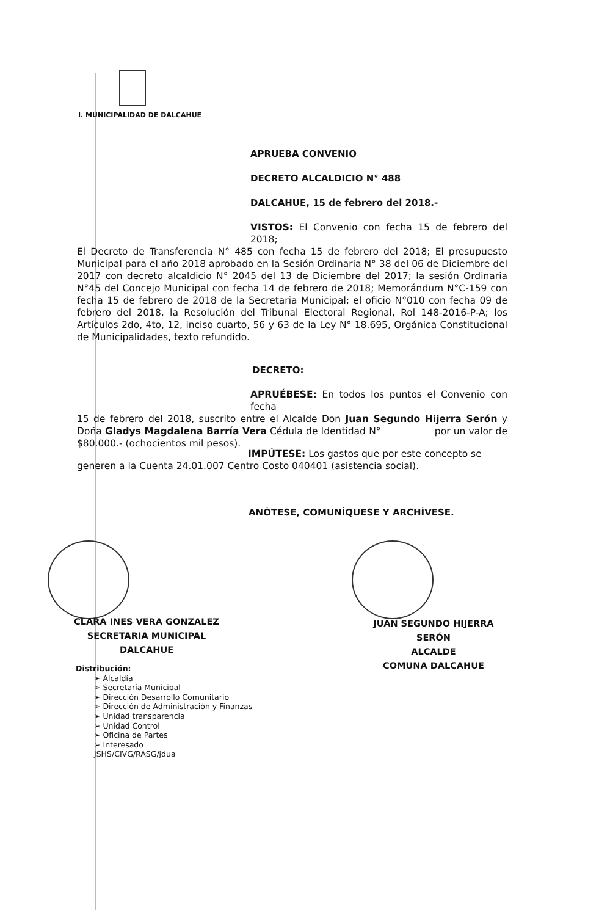I. MUNICIPALIDAD DE DALCAHUE
APRUEBA CONVENIO
DECRETO ALCALDICIO N° 488
DALCAHUE, 15 de febrero del 2018.-
VISTOS: El Convenio con fecha 15 de febrero del 2018;
El Decreto de Transferencia N° 485 con fecha 15 de febrero del 2018; El presupuesto Municipal para el año 2018 aprobado en la Sesión Ordinaria N° 38 del 06 de Diciembre del 2017 con decreto alcaldicio N° 2045 del 13 de Diciembre del 2017; la sesión Ordinaria N°45 del Concejo Municipal con fecha 14 de febrero de 2018; Memorándum N°C-159 con fecha 15 de febrero de 2018 de la Secretaria Municipal; el oficio N°010 con fecha 09 de febrero del 2018, la Resolución del Tribunal Electoral Regional, Rol 148-2016-P-A; los Artículos 2do, 4to, 12, inciso cuarto, 56 y 63 de la Ley N° 18.695, Orgánica Constitucional de Municipalidades, texto refundido.
DECRETO:
APRUÉBESE: En todos los puntos el Convenio con fecha
15 de febrero del 2018, suscrito entre el Alcalde Don Juan Segundo Hijerra Serón y Doña Gladys Magdalena Barría Vera Cédula de Identidad N° por un valor de $80.000.- (ochocientos mil pesos).
IMPÚTESE: Los gastos que por este concepto se
generen a la Cuenta 24.01.007 Centro Costo 040401 (asistencia social).
ANÓTESE, COMUNÍQUESE Y ARCHÍVESE.
CLARA INES VERA GONZALEZ
SECRETARIA MUNICIPAL
DALCAHUE
JUAN SEGUNDO HIJERRA SERÓN
ALCALDE
COMUNA DALCAHUE
Distribución:
➢ Alcaldía
➢ Secretaría Municipal
➢ Dirección Desarrollo Comunitario
➢ Dirección de Administración y Finanzas
➢ Unidad transparencia
➢ Unidad Control
➢ Oficina de Partes
➢ Interesado
JSHS/CIVG/RASG/jdua